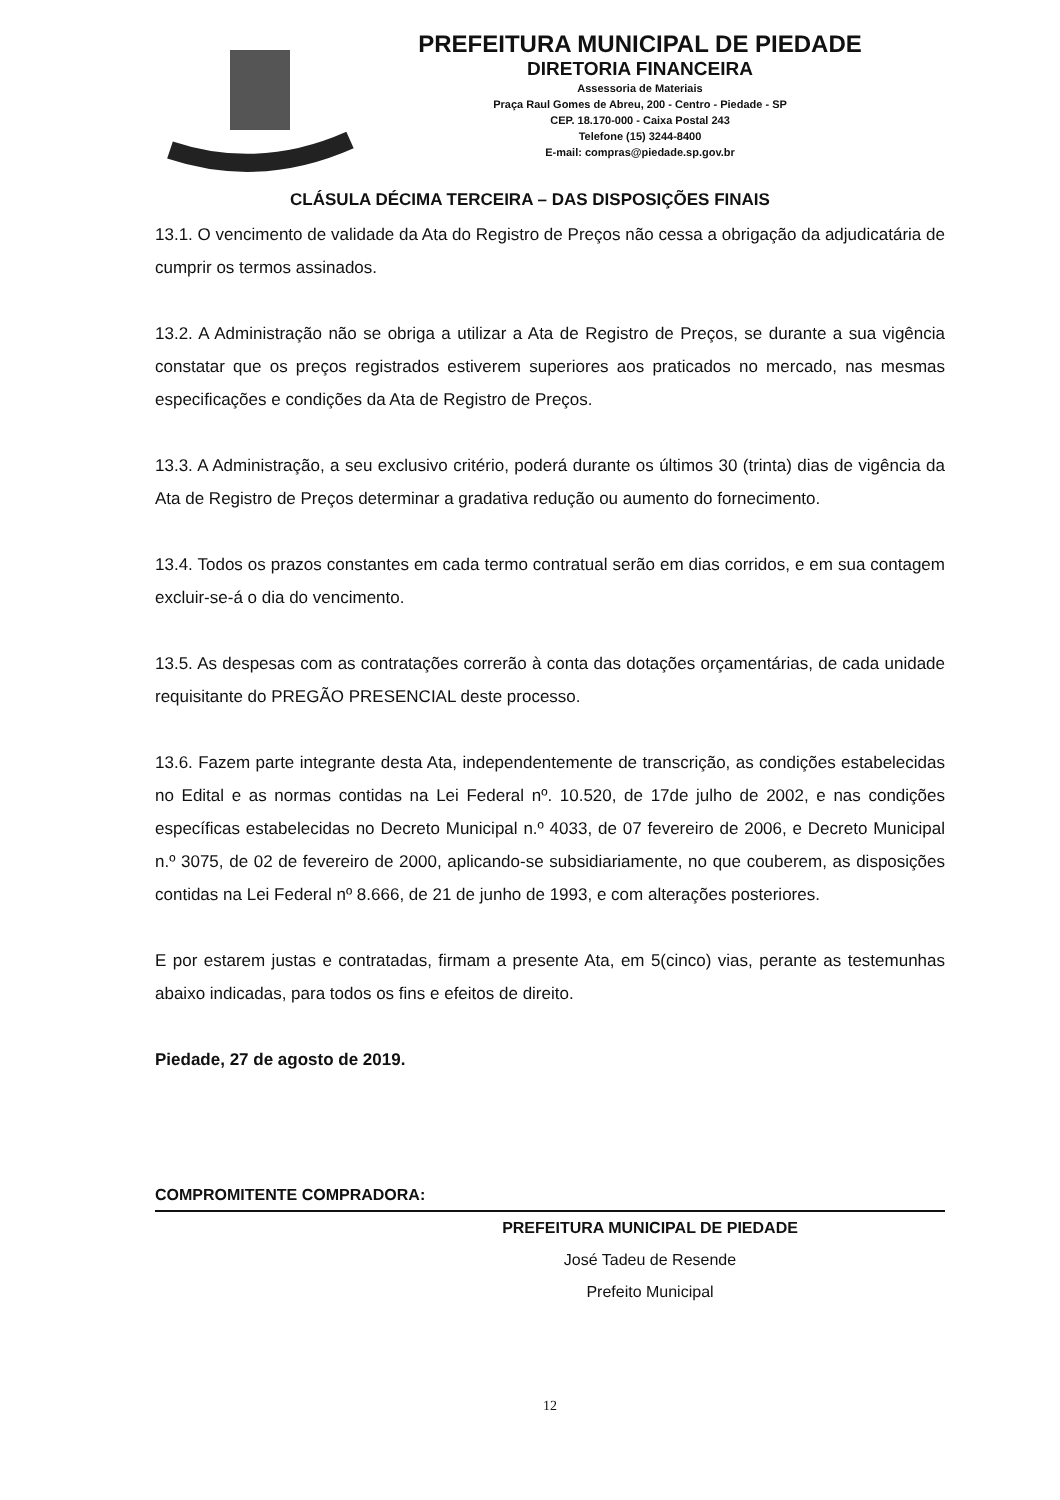PREFEITURA MUNICIPAL DE PIEDADE
DIRETORIA FINANCEIRA
Assessoria de Materiais
Praça Raul Gomes de Abreu, 200 - Centro - Piedade - SP
CEP. 18.170-000 - Caixa Postal 243
Telefone (15) 3244-8400
E-mail: compras@piedade.sp.gov.br
CLÁSULA DÉCIMA TERCEIRA – DAS DISPOSIÇÕES FINAIS
13.1. O vencimento de validade da Ata do Registro de Preços não cessa a obrigação da adjudicatária de cumprir os termos assinados.
13.2. A Administração não se obriga a utilizar a Ata de Registro de Preços, se durante a sua vigência constatar que os preços registrados estiverem superiores aos praticados no mercado, nas mesmas especificações e condições da Ata de Registro de Preços.
13.3. A Administração, a seu exclusivo critério, poderá durante os últimos 30 (trinta) dias de vigência da Ata de Registro de Preços determinar a gradativa redução ou aumento do fornecimento.
13.4. Todos os prazos constantes em cada termo contratual serão em dias corridos, e em sua contagem excluir-se-á o dia do vencimento.
13.5. As despesas com as contratações correrão à conta das dotações orçamentárias, de cada unidade requisitante do PREGÃO PRESENCIAL deste processo.
13.6. Fazem parte integrante desta Ata, independentemente de transcrição, as condições estabelecidas no Edital e as normas contidas na Lei Federal nº. 10.520, de 17de julho de 2002, e nas condições específicas estabelecidas no Decreto Municipal n.º 4033, de 07 fevereiro de 2006, e Decreto Municipal n.º 3075, de 02 de fevereiro de 2000, aplicando-se subsidiariamente, no que couberem, as disposições contidas na Lei Federal nº 8.666, de 21 de junho de 1993, e com alterações posteriores.
E por estarem justas e contratadas, firmam a presente Ata, em 5(cinco) vias, perante as testemunhas abaixo indicadas, para todos os fins e efeitos de direito.
Piedade, 27 de agosto de 2019.
COMPROMITENTE COMPRADORA:
PREFEITURA MUNICIPAL DE PIEDADE
José Tadeu de Resende
Prefeito Municipal
12